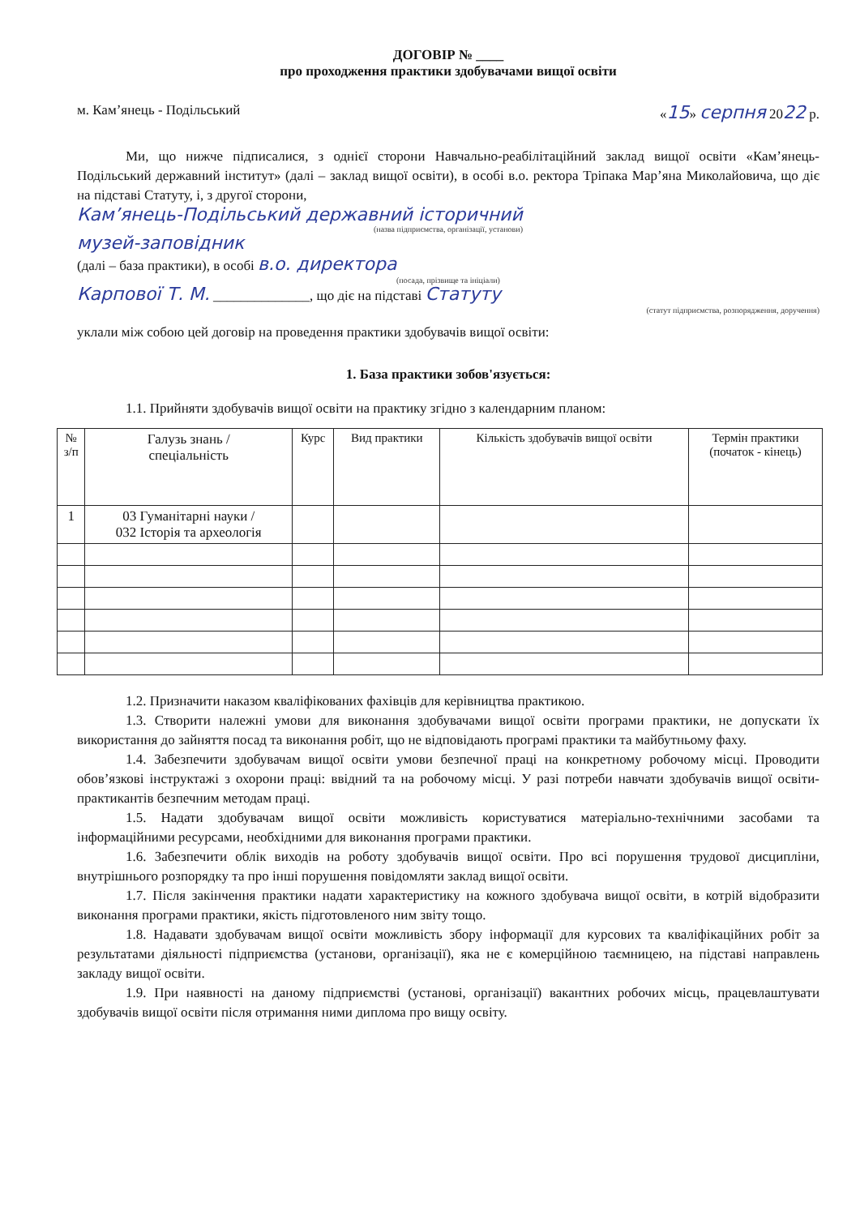ДОГОВІР № ____
про проходження практики здобувачами вищої освіти
м. Кам’янець - Подільський «15» серпня 2022 р.
Ми, що нижче підписалися, з однієї сторони Навчально-реабілітаційний заклад вищої освіти «Кам’янець-Подільський державний інститут» (далі – заклад вищої освіти), в особі в.о. ректора Тріпака Мар’яна Миколайовича, що діє на підставі Статуту, і, з другої сторони,
Кам’янець-Подільський державний історичний
(назва підприємства, організації, установи)
музей-заповідник
(далі – база практики), в особі в.о. директора
(посада, прізвище та ініціали)
Карпової Т. М. ______________, що діє на підставі Статуту
(статут підприємства, розпорядження, доручення)
уклали між собою цей договір на проведення практики здобувачів вищої освіти:
1. База практики зобов'язується:
1.1. Прийняти здобувачів вищої освіти на практику згідно з календарним планом:
| № з/п | Галузь знань / спеціальність | Курс | Вид практики | Кількість здобувачів вищої освіти | Термін практики (початок - кінець) |
| --- | --- | --- | --- | --- | --- |
| 1 | 03 Гуманітарні науки / 032 Історія та археологія | | | | |
1.2. Призначити наказом кваліфікованих фахівців для керівництва практикою.
1.3. Створити належні умови для виконання здобувачами вищої освіти програми практики, не допускати їх використання до зайняття посад та виконання робіт, що не відповідають програмі практики та майбутньому фаху.
1.4. Забезпечити здобувачам вищої освіти умови безпечної праці на конкретному робочому місці. Проводити обов’язкові інструктажі з охорони праці: ввідний та на робочому місці. У разі потреби навчати здобувачів вищої освіти-практикантів безпечним методам праці.
1.5. Надати здобувачам вищої освіти можливість користуватися матеріально-технічними засобами та інформаційними ресурсами, необхідними для виконання програми практики.
1.6. Забезпечити облік виходів на роботу здобувачів вищої освіти. Про всі порушення трудової дисципліни, внутрішнього розпорядку та про інші порушення повідомляти заклад вищої освіти.
1.7. Після закінчення практики надати характеристику на кожного здобувача вищої освіти, в котрій відобразити виконання програми практики, якість підготовленого ним звіту тощо.
1.8. Надавати здобувачам вищої освіти можливість збору інформації для курсових та кваліфікаційних робіт за результатами діяльності підприємства (установи, організації), яка не є комерційною таємницею, на підставі направлень закладу вищої освіти.
1.9. При наявності на даному підприємстві (установі, організації) вакантних робочих місць, працевлаштувати здобувачів вищої освіти після отримання ними диплома про вищу освіту.